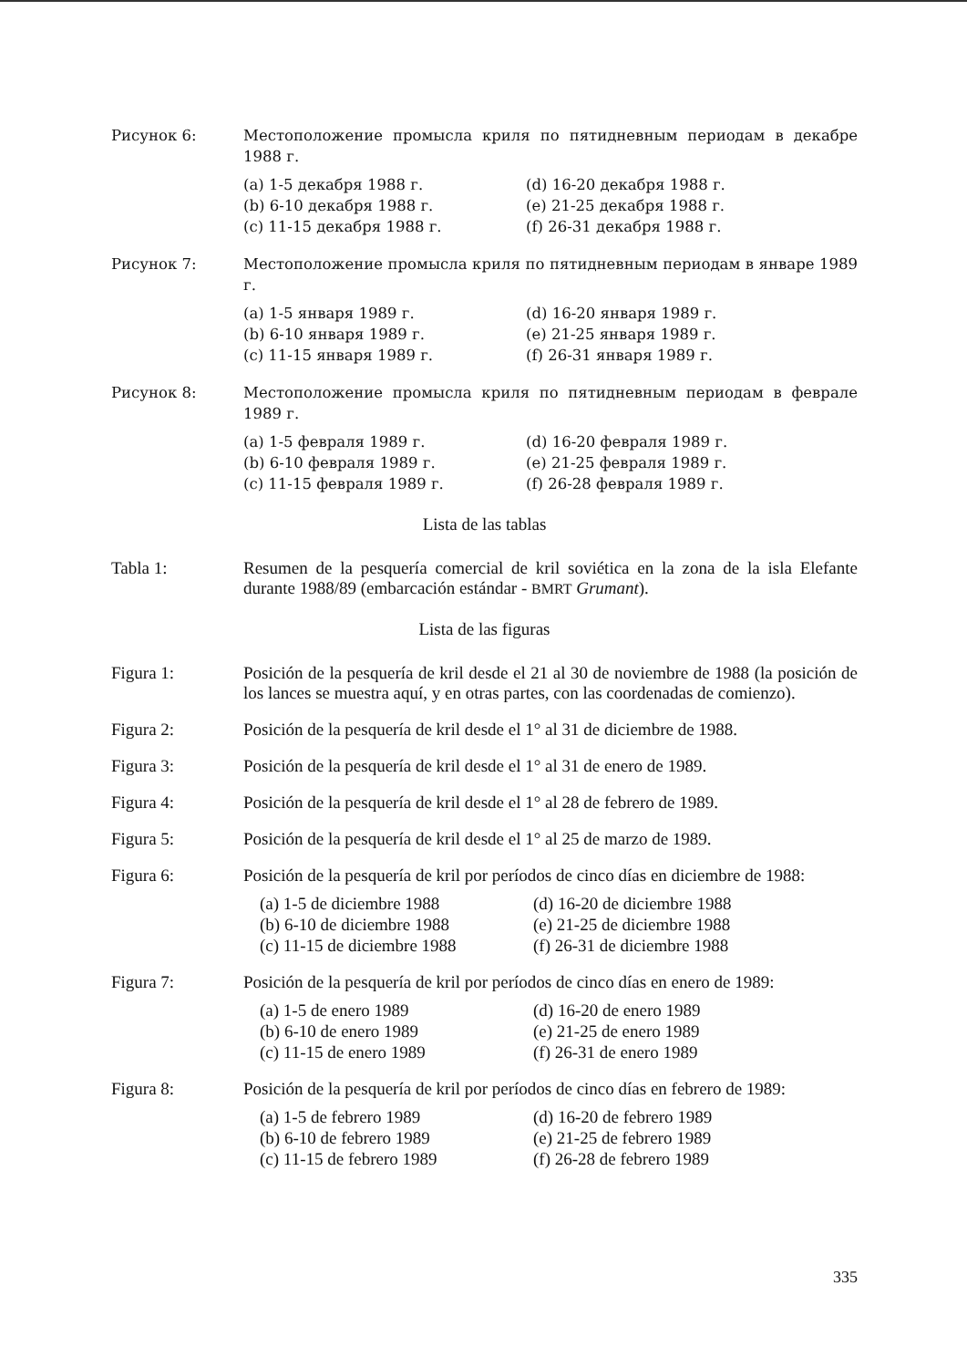Рисунок 6: Местоположение промысла криля по пятидневным периодам в декабре 1988 г.
(a) 1-5 декабря 1988 г.
(d) 16-20 декабря 1988 г.
(b) 6-10 декабря 1988 г.
(e) 21-25 декабря 1988 г.
(c) 11-15 декабря 1988 г.
(f) 26-31 декабря 1988 г.
Рисунок 7: Местоположение промысла криля по пятидневным периодам в январе 1989 г.
(a) 1-5 января 1989 г.
(d) 16-20 января 1989 г.
(b) 6-10 января 1989 г.
(e) 21-25 января 1989 г.
(c) 11-15 января 1989 г.
(f) 26-31 января 1989 г.
Рисунок 8: Местоположение промысла криля по пятидневным периодам в феврале 1989 г.
(a) 1-5 февраля 1989 г.
(d) 16-20 февраля 1989 г.
(b) 6-10 февраля 1989 г.
(e) 21-25 февраля 1989 г.
(c) 11-15 февраля 1989 г.
(f) 26-28 февраля 1989 г.
Lista de las tablas
Tabla 1: Resumen de la pesquería comercial de kril soviética en la zona de la isla Elefante durante 1988/89 (embarcación estándar - BMRT Grumant).
Lista de las figuras
Figura 1: Posición de la pesquería de kril desde el 21 al 30 de noviembre de 1988 (la posición de los lances se muestra aquí, y en otras partes, con las coordenadas de comienzo).
Figura 2: Posición de la pesquería de kril desde el 1° al 31 de diciembre de 1988.
Figura 3: Posición de la pesquería de kril desde el 1° al 31 de enero de 1989.
Figura 4: Posición de la pesquería de kril desde el 1° al 28 de febrero de 1989.
Figura 5: Posición de la pesquería de kril desde el 1° al 25 de marzo de 1989.
Figura 6: Posición de la pesquería de kril por períodos de cinco días en diciembre de 1988:
(a) 1-5 de diciembre 1988
(d) 16-20 de diciembre 1988
(b) 6-10 de diciembre 1988
(e) 21-25 de diciembre 1988
(c) 11-15 de diciembre 1988
(f) 26-31 de diciembre 1988
Figura 7: Posición de la pesquería de kril por períodos de cinco días en enero de 1989:
(a) 1-5 de enero 1989
(d) 16-20 de enero 1989
(b) 6-10 de enero 1989
(e) 21-25 de enero 1989
(c) 11-15 de enero 1989
(f) 26-31 de enero 1989
Figura 8: Posición de la pesquería de kril por períodos de cinco días en febrero de 1989:
(a) 1-5 de febrero 1989
(d) 16-20 de febrero 1989
(b) 6-10 de febrero 1989
(e) 21-25 de febrero 1989
(c) 11-15 de febrero 1989
(f) 26-28 de febrero 1989
335